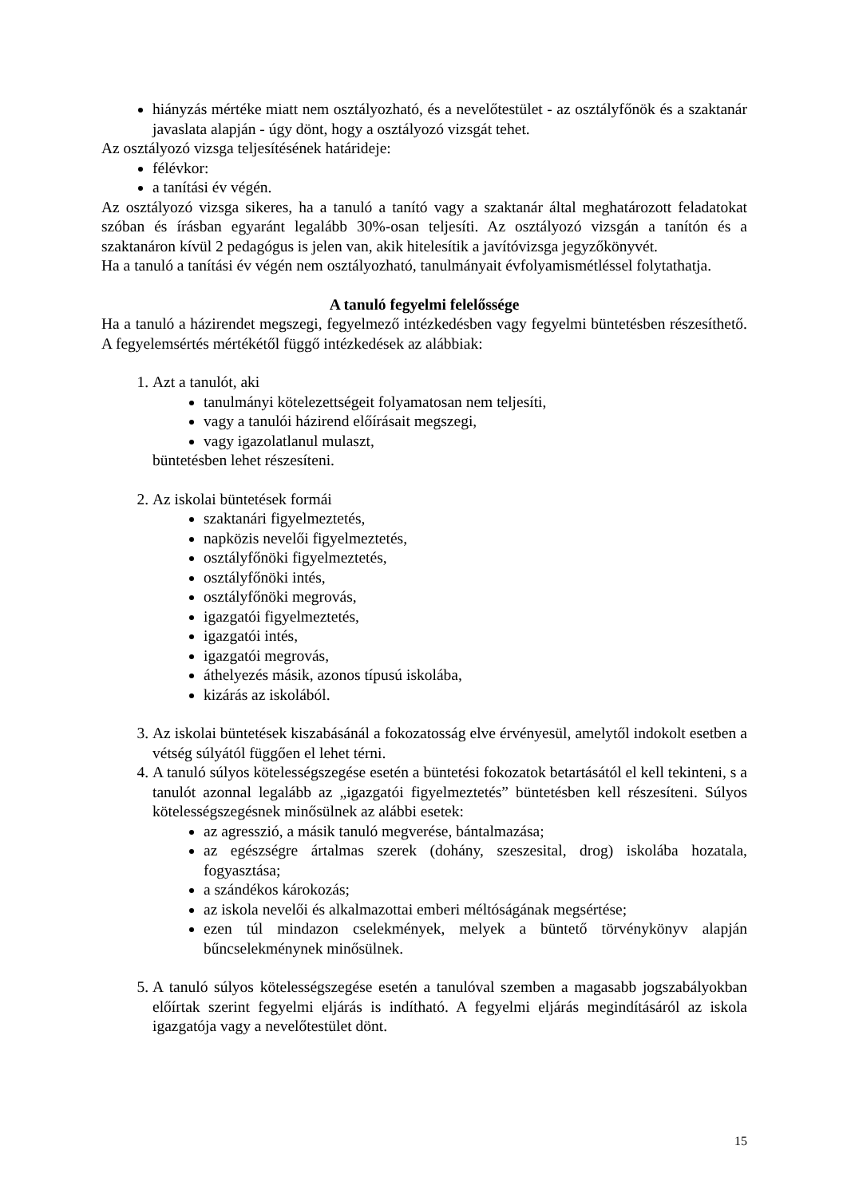hiányzás mértéke miatt nem osztályozható, és a nevelőtestület - az osztályfőnök és a szaktanár javaslata alapján - úgy dönt, hogy a osztályozó vizsgát tehet.
Az osztályozó vizsga teljesítésének határideje:
félévkor:
a tanítási év végén.
Az osztályozó vizsga sikeres, ha a tanuló a tanító vagy a szaktanár által meghatározott feladatokat szóban és írásban egyaránt legalább 30%-osan teljesíti. Az osztályozó vizsgán a tanítón és a szaktanáron kívül 2 pedagógus is jelen van, akik hitelesítik a javítóvizsga jegyzőkönyvét.
Ha a tanuló a tanítási év végén nem osztályozható, tanulmányait évfolyamismétléssel folytathatja.
A tanuló fegyelmi felelőssége
Ha a tanuló a házirendet megszegi, fegyelmező intézkedésben vagy fegyelmi büntetésben részesíthető. A fegyelemsértés mértékétől függő intézkedések az alábbiak:
1. Azt a tanulót, aki
tanulmányi kötelezettségeit folyamatosan nem teljesíti,
vagy a tanulói házirend előírásait megszegi,
vagy igazolatlanul mulaszt,
büntetésben lehet részesíteni.
2. Az iskolai büntetések formái
szaktanári figyelmeztetés,
napközis nevelői figyelmeztetés,
osztályfőnöki figyelmeztetés,
osztályfőnöki intés,
osztályfőnöki megrovás,
igazgatói figyelmeztetés,
igazgatói intés,
igazgatói megrovás,
áthelyezés másik, azonos típusú iskolába,
kizárás az iskolából.
3. Az iskolai büntetések kiszabásánál a fokozatosság elve érvényesül, amelytől indokolt esetben a vétség súlyától függően el lehet térni.
4. A tanuló súlyos kötelességszegése esetén a büntetési fokozatok betartásától el kell tekinteni, s a tanulót azonnal legalább az „igazgatói figyelmeztetés” büntetésben kell részesíteni. Súlyos kötelességszegésnek minősülnek az alábbi esetek:
az agresszió, a másik tanuló megverése, bántalmazása;
az egészségre ártalmas szerek (dohány, szeszesital, drog) iskolába hozatala, fogyasztása;
a szándékos károkozás;
az iskola nevelői és alkalmazottai emberi méltóságának megsértése;
ezen túl mindazon cselekmények, melyek a büntető törvénykönyv alapján bűncselekménynek minősülnek.
5. A tanuló súlyos kötelességszegése esetén a tanulóval szemben a magasabb jogszabályokban előírtak szerint fegyelmi eljárás is indítható. A fegyelmi eljárás megindításáról az iskola igazgatója vagy a nevelőtestület dönt.
15